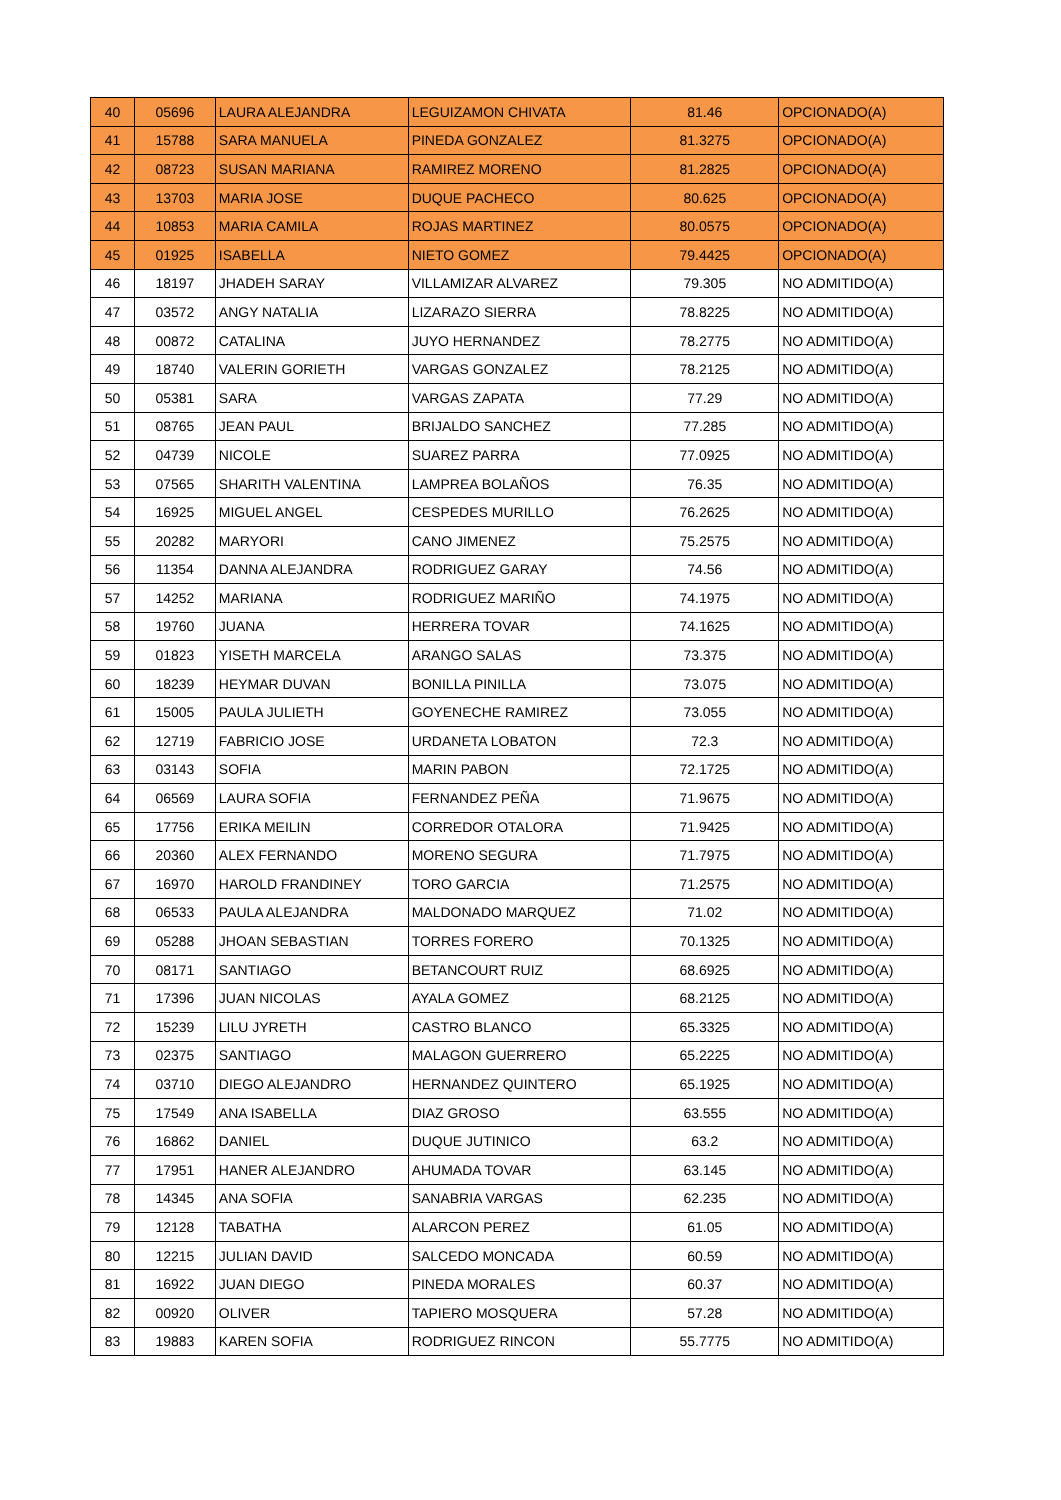| 40 | 05696 | LAURA ALEJANDRA | LEGUIZAMON CHIVATA | 81.46 | OPCIONADO(A) |
| 41 | 15788 | SARA MANUELA | PINEDA GONZALEZ | 81.3275 | OPCIONADO(A) |
| 42 | 08723 | SUSAN MARIANA | RAMIREZ MORENO | 81.2825 | OPCIONADO(A) |
| 43 | 13703 | MARIA JOSE | DUQUE PACHECO | 80.625 | OPCIONADO(A) |
| 44 | 10853 | MARIA CAMILA | ROJAS MARTINEZ | 80.0575 | OPCIONADO(A) |
| 45 | 01925 | ISABELLA | NIETO GOMEZ | 79.4425 | OPCIONADO(A) |
| 46 | 18197 | JHADEH SARAY | VILLAMIZAR ALVAREZ | 79.305 | NO ADMITIDO(A) |
| 47 | 03572 | ANGY NATALIA | LIZARAZO SIERRA | 78.8225 | NO ADMITIDO(A) |
| 48 | 00872 | CATALINA | JUYO HERNANDEZ | 78.2775 | NO ADMITIDO(A) |
| 49 | 18740 | VALERIN GORIETH | VARGAS GONZALEZ | 78.2125 | NO ADMITIDO(A) |
| 50 | 05381 | SARA | VARGAS ZAPATA | 77.29 | NO ADMITIDO(A) |
| 51 | 08765 | JEAN PAUL | BRIJALDO SANCHEZ | 77.285 | NO ADMITIDO(A) |
| 52 | 04739 | NICOLE | SUAREZ PARRA | 77.0925 | NO ADMITIDO(A) |
| 53 | 07565 | SHARITH VALENTINA | LAMPREA BOLAÑOS | 76.35 | NO ADMITIDO(A) |
| 54 | 16925 | MIGUEL ANGEL | CESPEDES MURILLO | 76.2625 | NO ADMITIDO(A) |
| 55 | 20282 | MARYORI | CANO JIMENEZ | 75.2575 | NO ADMITIDO(A) |
| 56 | 11354 | DANNA ALEJANDRA | RODRIGUEZ GARAY | 74.56 | NO ADMITIDO(A) |
| 57 | 14252 | MARIANA | RODRIGUEZ MARIÑO | 74.1975 | NO ADMITIDO(A) |
| 58 | 19760 | JUANA | HERRERA TOVAR | 74.1625 | NO ADMITIDO(A) |
| 59 | 01823 | YISETH MARCELA | ARANGO SALAS | 73.375 | NO ADMITIDO(A) |
| 60 | 18239 | HEYMAR DUVAN | BONILLA PINILLA | 73.075 | NO ADMITIDO(A) |
| 61 | 15005 | PAULA JULIETH | GOYENECHE RAMIREZ | 73.055 | NO ADMITIDO(A) |
| 62 | 12719 | FABRICIO JOSE | URDANETA LOBATON | 72.3 | NO ADMITIDO(A) |
| 63 | 03143 | SOFIA | MARIN PABON | 72.1725 | NO ADMITIDO(A) |
| 64 | 06569 | LAURA SOFIA | FERNANDEZ PEÑA | 71.9675 | NO ADMITIDO(A) |
| 65 | 17756 | ERIKA MEILIN | CORREDOR OTALORA | 71.9425 | NO ADMITIDO(A) |
| 66 | 20360 | ALEX FERNANDO | MORENO SEGURA | 71.7975 | NO ADMITIDO(A) |
| 67 | 16970 | HAROLD FRANDINEY | TORO GARCIA | 71.2575 | NO ADMITIDO(A) |
| 68 | 06533 | PAULA ALEJANDRA | MALDONADO MARQUEZ | 71.02 | NO ADMITIDO(A) |
| 69 | 05288 | JHOAN SEBASTIAN | TORRES FORERO | 70.1325 | NO ADMITIDO(A) |
| 70 | 08171 | SANTIAGO | BETANCOURT RUIZ | 68.6925 | NO ADMITIDO(A) |
| 71 | 17396 | JUAN NICOLAS | AYALA GOMEZ | 68.2125 | NO ADMITIDO(A) |
| 72 | 15239 | LILU JYRETH | CASTRO BLANCO | 65.3325 | NO ADMITIDO(A) |
| 73 | 02375 | SANTIAGO | MALAGON GUERRERO | 65.2225 | NO ADMITIDO(A) |
| 74 | 03710 | DIEGO ALEJANDRO | HERNANDEZ QUINTERO | 65.1925 | NO ADMITIDO(A) |
| 75 | 17549 | ANA ISABELLA | DIAZ GROSO | 63.555 | NO ADMITIDO(A) |
| 76 | 16862 | DANIEL | DUQUE JUTINICO | 63.2 | NO ADMITIDO(A) |
| 77 | 17951 | HANER ALEJANDRO | AHUMADA TOVAR | 63.145 | NO ADMITIDO(A) |
| 78 | 14345 | ANA SOFIA | SANABRIA VARGAS | 62.235 | NO ADMITIDO(A) |
| 79 | 12128 | TABATHA | ALARCON PEREZ | 61.05 | NO ADMITIDO(A) |
| 80 | 12215 | JULIAN DAVID | SALCEDO MONCADA | 60.59 | NO ADMITIDO(A) |
| 81 | 16922 | JUAN DIEGO | PINEDA MORALES | 60.37 | NO ADMITIDO(A) |
| 82 | 00920 | OLIVER | TAPIERO MOSQUERA | 57.28 | NO ADMITIDO(A) |
| 83 | 19883 | KAREN SOFIA | RODRIGUEZ RINCON | 55.7775 | NO ADMITIDO(A) |